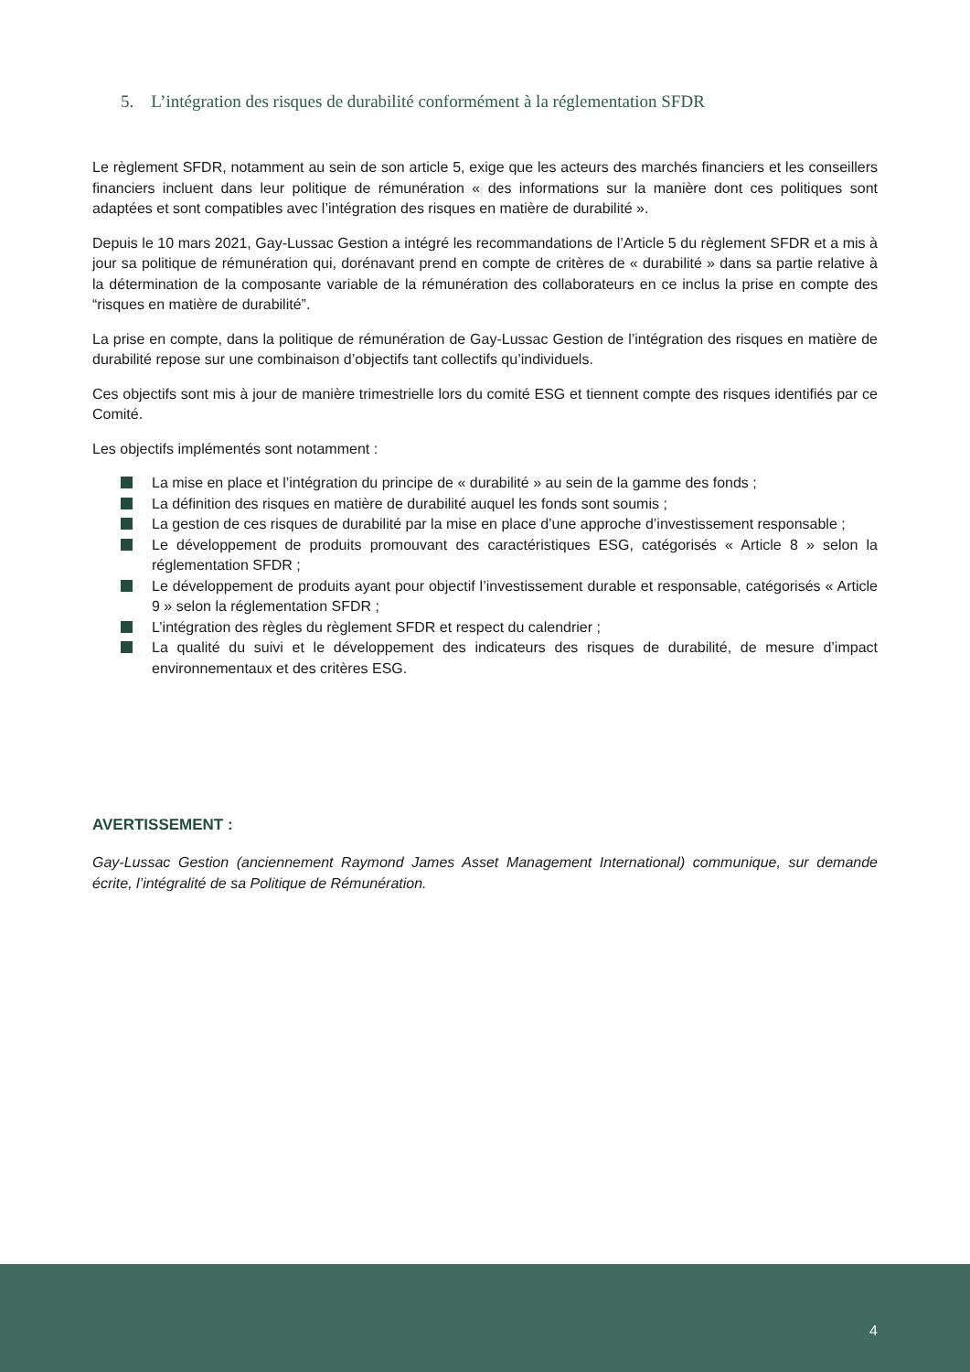5. L’intégration des risques de durabilité conformément à la réglementation SFDR
Le règlement SFDR, notamment au sein de son article 5, exige que les acteurs des marchés financiers et les conseillers financiers incluent dans leur politique de rémunération « des informations sur la manière dont ces politiques sont adaptées et sont compatibles avec l’intégration des risques en matière de durabilité ».
Depuis le 10 mars 2021, Gay-Lussac Gestion a intégré les recommandations de l’Article 5 du règlement SFDR et a mis à jour sa politique de rémunération qui, dorénavant prend en compte de critères de « durabilité » dans sa partie relative à la détermination de la composante variable de la rémunération des collaborateurs en ce inclus la prise en compte des “risques en matière de durabilité”.
La prise en compte, dans la politique de rémunération de Gay-Lussac Gestion de l’intégration des risques en matière de durabilité repose sur une combinaison d’objectifs tant collectifs qu’individuels.
Ces objectifs sont mis à jour de manière trimestrielle lors du comité ESG et tiennent compte des risques identifiés par ce Comité.
Les objectifs implémentés sont notamment :
La mise en place et l’intégration du principe de « durabilité » au sein de la gamme des fonds ;
La définition des risques en matière de durabilité auquel les fonds sont soumis ;
La gestion de ces risques de durabilité par la mise en place d’une approche d’investissement responsable ;
Le développement de produits promouvant des caractéristiques ESG, catégorisés « Article 8 » selon la réglementation SFDR ;
Le développement de produits ayant pour objectif l’investissement durable et responsable, catégorisés « Article 9 » selon la réglementation SFDR ;
L’intégration des règles du règlement SFDR et respect du calendrier ;
La qualité du suivi et le développement des indicateurs des risques de durabilité, de mesure d’impact environnementaux et des critères ESG.
AVERTISSEMENT :
Gay-Lussac Gestion (anciennement Raymond James Asset Management International) communique, sur demande écrite, l’intégralité de sa Politique de Rémunération.
4